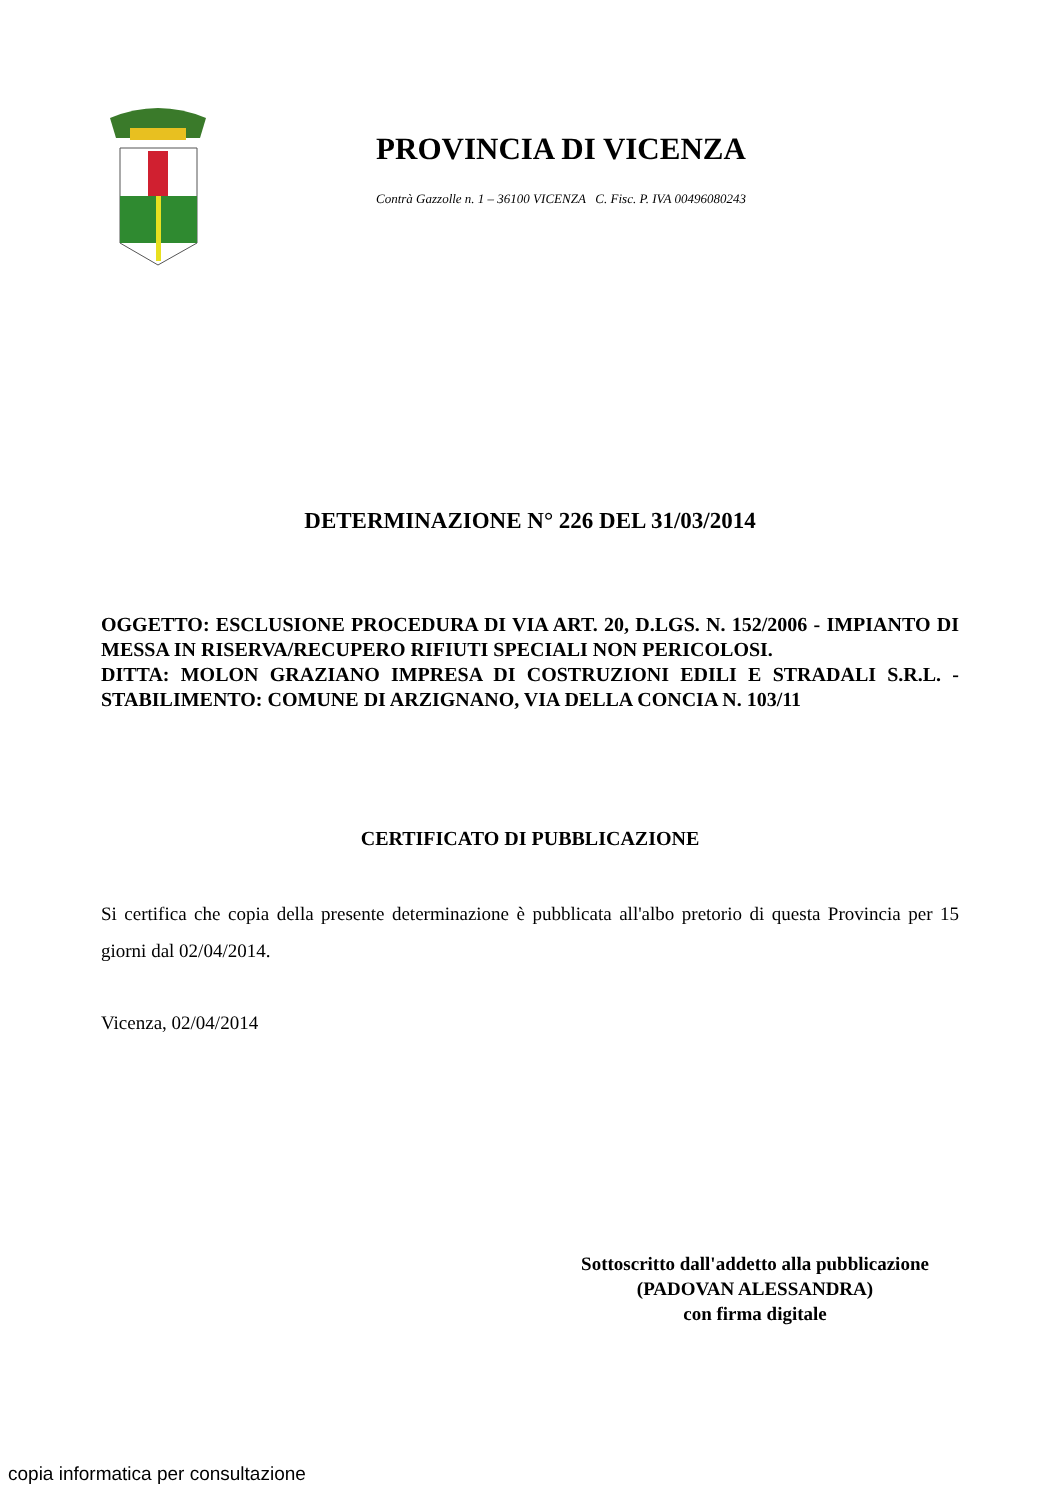PROVINCIA DI VICENZA
Contrà Gazzolle n. 1 – 36100 VICENZA C. Fisc. P. IVA 00496080243
DETERMINAZIONE N° 226 DEL 31/03/2014
OGGETTO: ESCLUSIONE PROCEDURA DI VIA ART. 20, D.LGS. N. 152/2006 - IMPIANTO DI MESSA IN RISERVA/RECUPERO RIFIUTI SPECIALI NON PERICOLOSI.
DITTA: MOLON GRAZIANO IMPRESA DI COSTRUZIONI EDILI E STRADALI S.R.L. - STABILIMENTO: COMUNE DI ARZIGNANO, VIA DELLA CONCIA N. 103/11
CERTIFICATO DI PUBBLICAZIONE
Si certifica che copia della presente determinazione è pubblicata all'albo pretorio di questa Provincia per 15 giorni dal 02/04/2014.
Vicenza, 02/04/2014
Sottoscritto dall'addetto alla pubblicazione
(PADOVAN ALESSANDRA)
con firma digitale
copia informatica per consultazione